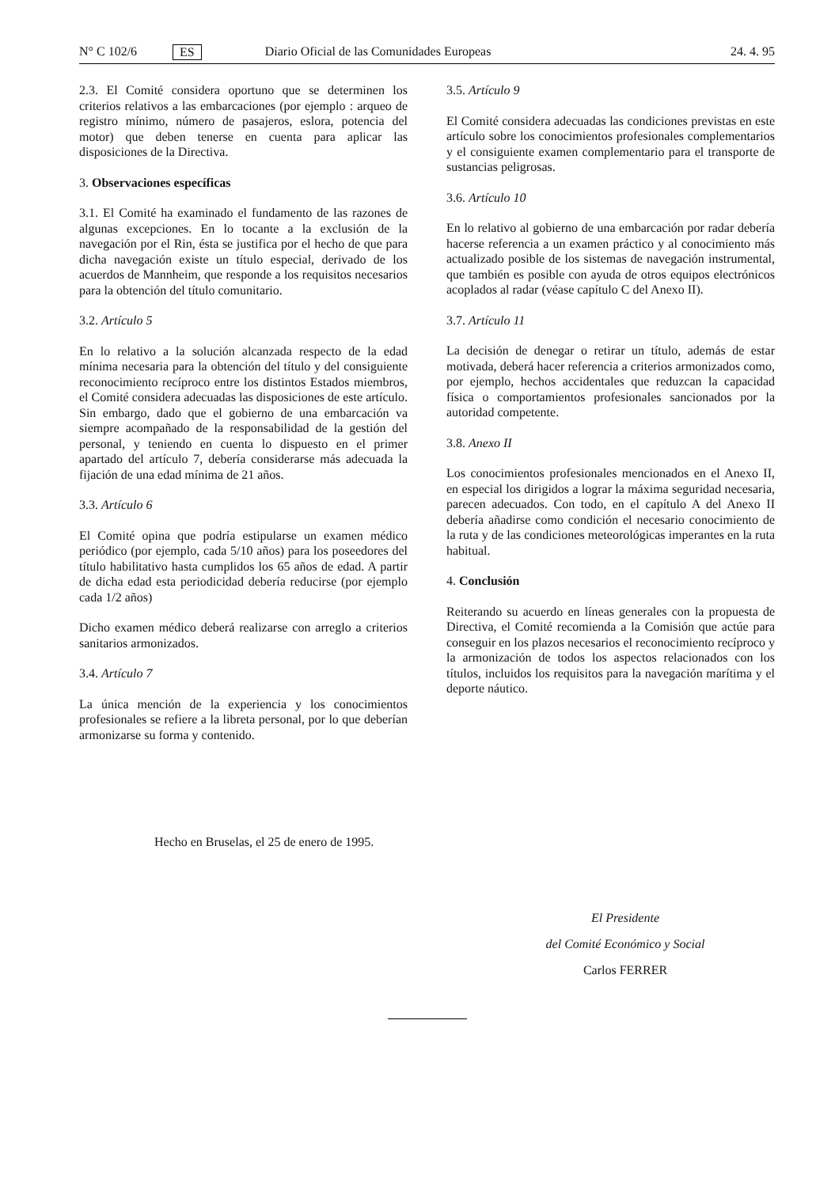N° C 102/6 ES Diario Oficial de las Comunidades Europeas 24. 4. 95
2.3. El Comité considera oportuno que se determinen los criterios relativos a las embarcaciones (por ejemplo : arqueo de registro mínimo, número de pasajeros, eslora, potencia del motor) que deben tenerse en cuenta para aplicar las disposiciones de la Directiva.
3. Observaciones específicas
3.1. El Comité ha examinado el fundamento de las razones de algunas excepciones. En lo tocante a la exclusión de la navegación por el Rin, ésta se justifica por el hecho de que para dicha navegación existe un título especial, derivado de los acuerdos de Mannheim, que responde a los requisitos necesarios para la obtención del título comunitario.
3.2. Artículo 5
En lo relativo a la solución alcanzada respecto de la edad mínima necesaria para la obtención del título y del consiguiente reconocimiento recíproco entre los distintos Estados miembros, el Comité considera adecuadas las disposiciones de este artículo. Sin embargo, dado que el gobierno de una embarcación va siempre acompañado de la responsabilidad de la gestión del personal, y teniendo en cuenta lo dispuesto en el primer apartado del artículo 7, debería considerarse más adecuada la fijación de una edad mínima de 21 años.
3.3. Artículo 6
El Comité opina que podría estipularse un examen médico periódico (por ejemplo, cada 5/10 años) para los poseedores del título habilitativo hasta cumplidos los 65 años de edad. A partir de dicha edad esta periodicidad debería reducirse (por ejemplo cada 1/2 años)
Dicho examen médico deberá realizarse con arreglo a criterios sanitarios armonizados.
3.4. Artículo 7
La única mención de la experiencia y los conocimientos profesionales se refiere a la libreta personal, por lo que deberían armonizarse su forma y contenido.
3.5. Artículo 9
El Comité considera adecuadas las condiciones previstas en este artículo sobre los conocimientos profesionales complementarios y el consiguiente examen complementario para el transporte de sustancias peligrosas.
3.6. Artículo 10
En lo relativo al gobierno de una embarcación por radar debería hacerse referencia a un examen práctico y al conocimiento más actualizado posible de los sistemas de navegación instrumental, que también es posible con ayuda de otros equipos electrónicos acoplados al radar (véase capítulo C del Anexo II).
3.7. Artículo 11
La decisión de denegar o retirar un título, además de estar motivada, deberá hacer referencia a criterios armonizados como, por ejemplo, hechos accidentales que reduzcan la capacidad física o comportamientos profesionales sancionados por la autoridad competente.
3.8. Anexo II
Los conocimientos profesionales mencionados en el Anexo II, en especial los dirigidos a lograr la máxima seguridad necesaria, parecen adecuados. Con todo, en el capítulo A del Anexo II debería añadirse como condición el necesario conocimiento de la ruta y de las condiciones meteorológicas imperantes en la ruta habitual.
4. Conclusión
Reiterando su acuerdo en líneas generales con la propuesta de Directiva, el Comité recomienda a la Comisión que actúe para conseguir en los plazos necesarios el reconocimiento recíproco y la armonización de todos los aspectos relacionados con los títulos, incluidos los requisitos para la navegación marítima y el deporte náutico.
Hecho en Bruselas, el 25 de enero de 1995.
El Presidente
del Comité Económico y Social
Carlos FERRER